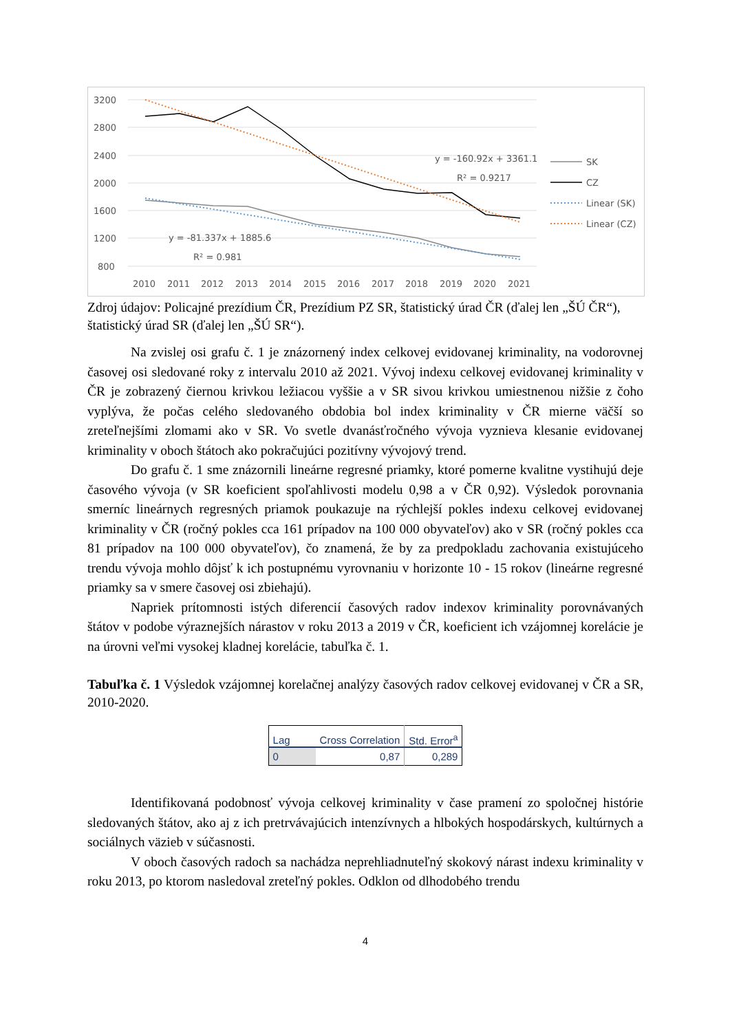3200
2800
2400
2000
1600
1200
800
2010
2011
2012
2013
2014
2015
2016
2017
2018
2019
2020
2021
y = -160.92x + 3361.1
R² = 0.9217
y = -81.337x + 1885.6
R² = 0.981
SK
CZ
Linear (SK)
Linear (CZ)
Zdroj údajov: Policajné prezídium ČR, Prezídium PZ SR, štatistický úrad ČR (ďalej len „ŠÚ ČR“), štatistický úrad SR (ďalej len „ŠÚ SR“).
Na zvislej osi grafu č. 1 je znázornený index celkovej evidovanej kriminality, na vodorovnej časovej osi sledované roky z intervalu 2010 až 2021. Vývoj indexu celkovej evidovanej kriminality v ČR je zobrazený čiernou krivkou ležiacou vyššie a v SR sivou krivkou umiestnenou nižšie z čoho vyplýva, že počas celého sledovaného obdobia bol index kriminality v ČR mierne väčší so zreteľnejšími zlomami ako v SR. Vo svetle dvanásťročného vývoja vyznieva klesanie evidovanej kriminality v oboch štátoch ako pokračujúci pozitívny vývojový trend.
Do grafu č. 1 sme znázornili lineárne regresné priamky, ktoré pomerne kvalitne vystihujú deje časového vývoja (v SR koeficient spoľahlivosti modelu 0,98 a v ČR 0,92). Výsledok porovnania smerníc lineárnych regresných priamok poukazuje na rýchlejší pokles indexu celkovej evidovanej kriminality v ČR (ročný pokles cca 161 prípadov na 100 000 obyvateľov) ako v SR (ročný pokles cca 81 prípadov na 100 000 obyvateľov), čo znamená, že by za predpokladu zachovania existujúceho trendu vývoja mohlo dôjsť k ich postupnému vyrovnaniu v horizonte 10 - 15 rokov (lineárne regresné priamky sa v smere časovej osi zbiehajú).
Napriek prítomnosti istých diferencií časových radov indexov kriminality porovnávaných štátov v podobe výraznejších nárastov v roku 2013 a 2019 v ČR, koeficient ich vzájomnej korelácie je na úrovni veľmi vysokej kladnej korelácie, tabuľka č. 1.
Tabuľka č. 1 Výsledok vzájomnej korelačnej analýzy časových radov celkovej evidovanej v ČR a SR, 2010-2020.
| Lag | Cross Correlation | Std. Error<sup>a</sup> |
| --- | --- | --- |
| 0 | 0,87 | 0,289 |
Identifikovaná podobnosť vývoja celkovej kriminality v čase pramení zo spoločnej histórie sledovaných štátov, ako aj z ich pretrvávajúcich intenzívnych a hlbokých hospodárskych, kultúrnych a sociálnych väzieb v súčasnosti.
V oboch časových radoch sa nachádza neprehliadnuteľný skokový nárast indexu kriminality v roku 2013, po ktorom nasledoval zreteľný pokles. Odklon od dlhodobého trendu
4